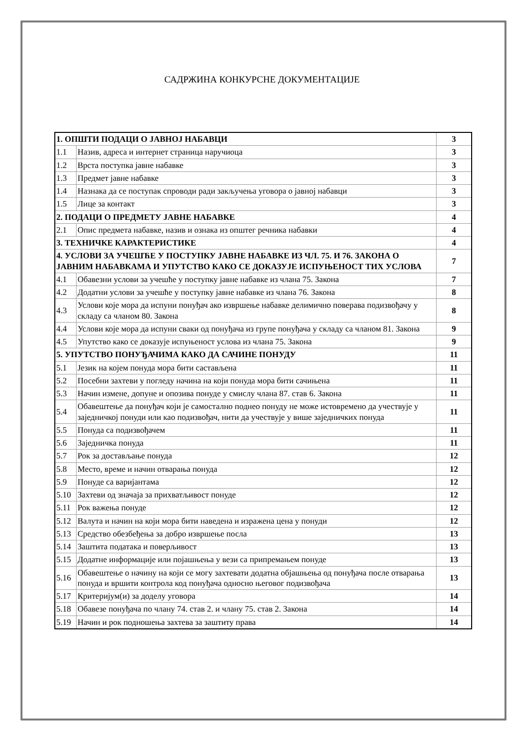САДРЖИНА КОНКУРСНЕ ДОКУМЕНТАЦИЈЕ
| 1. ОПШТИ ПОДАЦИ О ЈАВНОЈ НАБАВЦИ | | 3 |
| 1.1 | Назив, адреса и интернет страница наручиоца | 3 |
| 1.2 | Врста поступка јавне набавке | 3 |
| 1.3 | Предмет јавне набавке | 3 |
| 1.4 | Назнака да се поступак спроводи ради закључења уговора о јавној набавци | 3 |
| 1.5 | Лице за контакт | 3 |
| 2. ПОДАЦИ О ПРЕДМЕТУ ЈАВНЕ НАБАВКЕ | | 4 |
| 2.1 | Опис предмета набавке, назив и ознака из општег речника набавки | 4 |
| 3. ТЕХНИЧКЕ КАРАКТЕРИСТИКЕ | | 4 |
| 4. УСЛОВИ ЗА УЧЕШЋЕ У ПОСТУПКУ ЈАВНЕ НАБАВКЕ ИЗ ЧЛ. 75. И 76. ЗАКОНА О ЈАВНИМ НАБАВКАМА И УПУТСТВО КАКО СЕ ДОКАЗУЈЕ ИСПУЊЕНОСТ ТИХ УСЛОВА | | 7 |
| 4.1 | Обавезни услови за учешће у поступку јавне набавке из члана 75. Закона | 7 |
| 4.2 | Додатни услови за учешће у поступку јавне набавке из члана 76. Закона | 8 |
| 4.3 | Услови које мора да испуни понуђач ако извршење набавке делимично поверава подизвођачу у складу са чланом 80. Закона | 8 |
| 4.4 | Услови које мора да испуни сваки од понуђача из групе понуђача у складу са чланом 81. Закона | 9 |
| 4.5 | Упутство како се доказује испуњеност услова из члана 75. Закона | 9 |
| 5. УПУТСТВО ПОНУЂАЧИМА КАКО ДА САЧИНЕ ПОНУДУ | | 11 |
| 5.1 | Језик на којем понуда мора бити састављена | 11 |
| 5.2 | Посебни захтеви у погледу начина на који понуда мора бити сачињена | 11 |
| 5.3 | Начин измене, допуне и опозива понуде у смислу члана 87. став 6. Закона | 11 |
| 5.4 | Обавештење да понуђач који је самостално поднео понуду не може истовремено да учествује у заједничкој понуди или као подизвођач, нити да учествује у више заједничких понуда | 11 |
| 5.5 | Понуда са подизвођачем | 11 |
| 5.6 | Заједничка понуда | 11 |
| 5.7 | Рок за достављање понуда | 12 |
| 5.8 | Место, време и начин отварања понуда | 12 |
| 5.9 | Понуде са варијантама | 12 |
| 5.10 | Захтеви од значаја за прихватљивост понуде | 12 |
| 5.11 | Рок важења понуде | 12 |
| 5.12 | Валута и начин на који мора бити наведена и изражена цена у понуди | 12 |
| 5.13 | Средство обезбеђења за добро извршење посла | 13 |
| 5.14 | Заштита података и поверљивост | 13 |
| 5.15 | Додатне информације или појашњења у вези са припремањем понуде | 13 |
| 5.16 | Обавештење о начину на који се могу захтевати додатна објашњења од понуђача после отварања понуда и вршити контрола код понуђача односно његовог подизвођача | 13 |
| 5.17 | Критеријум(и) за доделу уговора | 14 |
| 5.18 | Обавезе понуђача по члану 74. став 2. и члану 75. став 2. Закона | 14 |
| 5.19 | Начин и рок подношења захтева за заштиту права | 14 |